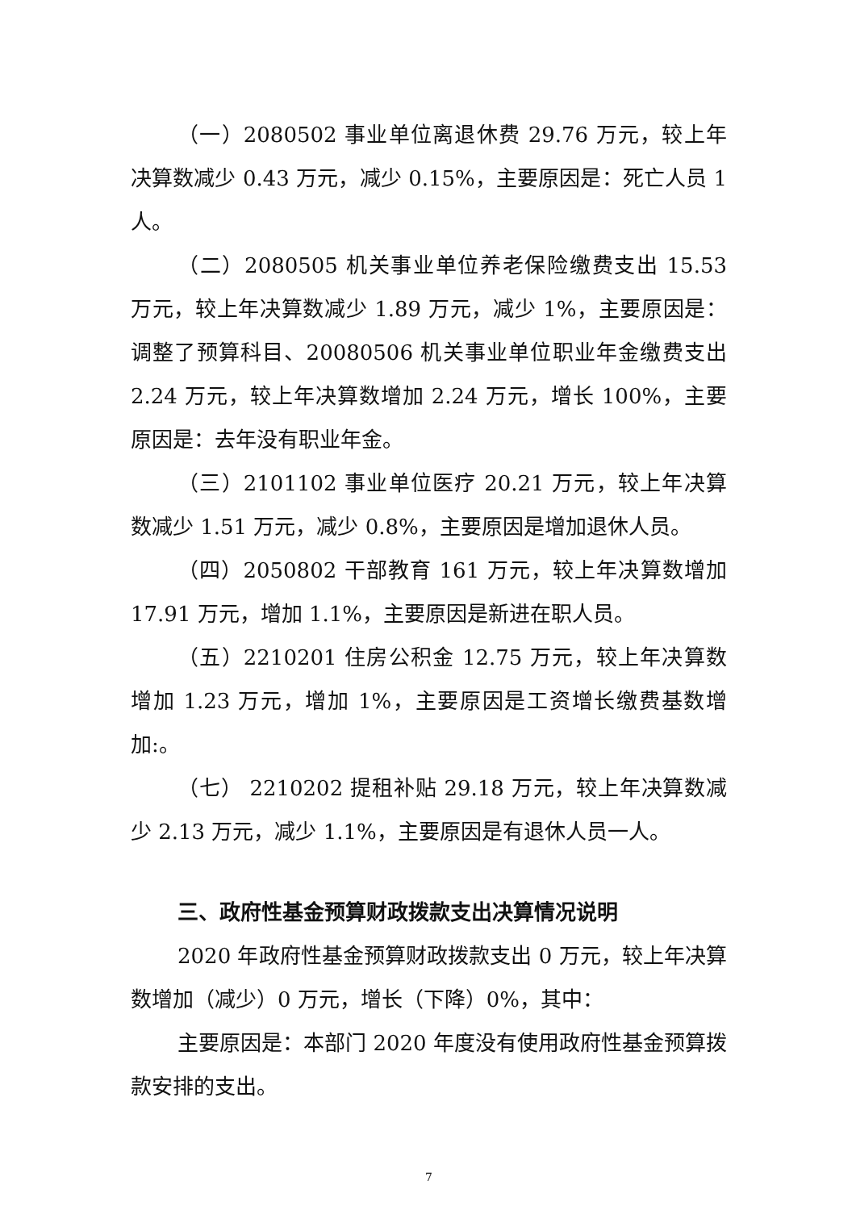（一）2080502 事业单位离退休费 29.76 万元，较上年决算数减少 0.43 万元，减少 0.15%，主要原因是：死亡人员 1 人。
（二）2080505 机关事业单位养老保险缴费支出 15.53 万元，较上年决算数减少 1.89 万元，减少 1%，主要原因是：调整了预算科目、20080506 机关事业单位职业年金缴费支出 2.24 万元，较上年决算数增加 2.24 万元，增长 100%，主要原因是：去年没有职业年金。
（三）2101102 事业单位医疗 20.21 万元，较上年决算数减少 1.51 万元，减少 0.8%，主要原因是增加退休人员。
（四）2050802 干部教育 161 万元，较上年决算数增加 17.91 万元，增加 1.1%，主要原因是新进在职人员。
（五）2210201 住房公积金 12.75 万元，较上年决算数增加 1.23 万元，增加 1%，主要原因是工资增长缴费基数增加:。
（七） 2210202 提租补贴 29.18 万元，较上年决算数减少 2.13 万元，减少 1.1%，主要原因是有退休人员一人。
三、政府性基金预算财政拨款支出决算情况说明
2020 年政府性基金预算财政拨款支出 0 万元，较上年决算数增加（减少）0 万元，增长（下降）0%，其中：
主要原因是：本部门 2020 年度没有使用政府性基金预算拨款安排的支出。
7